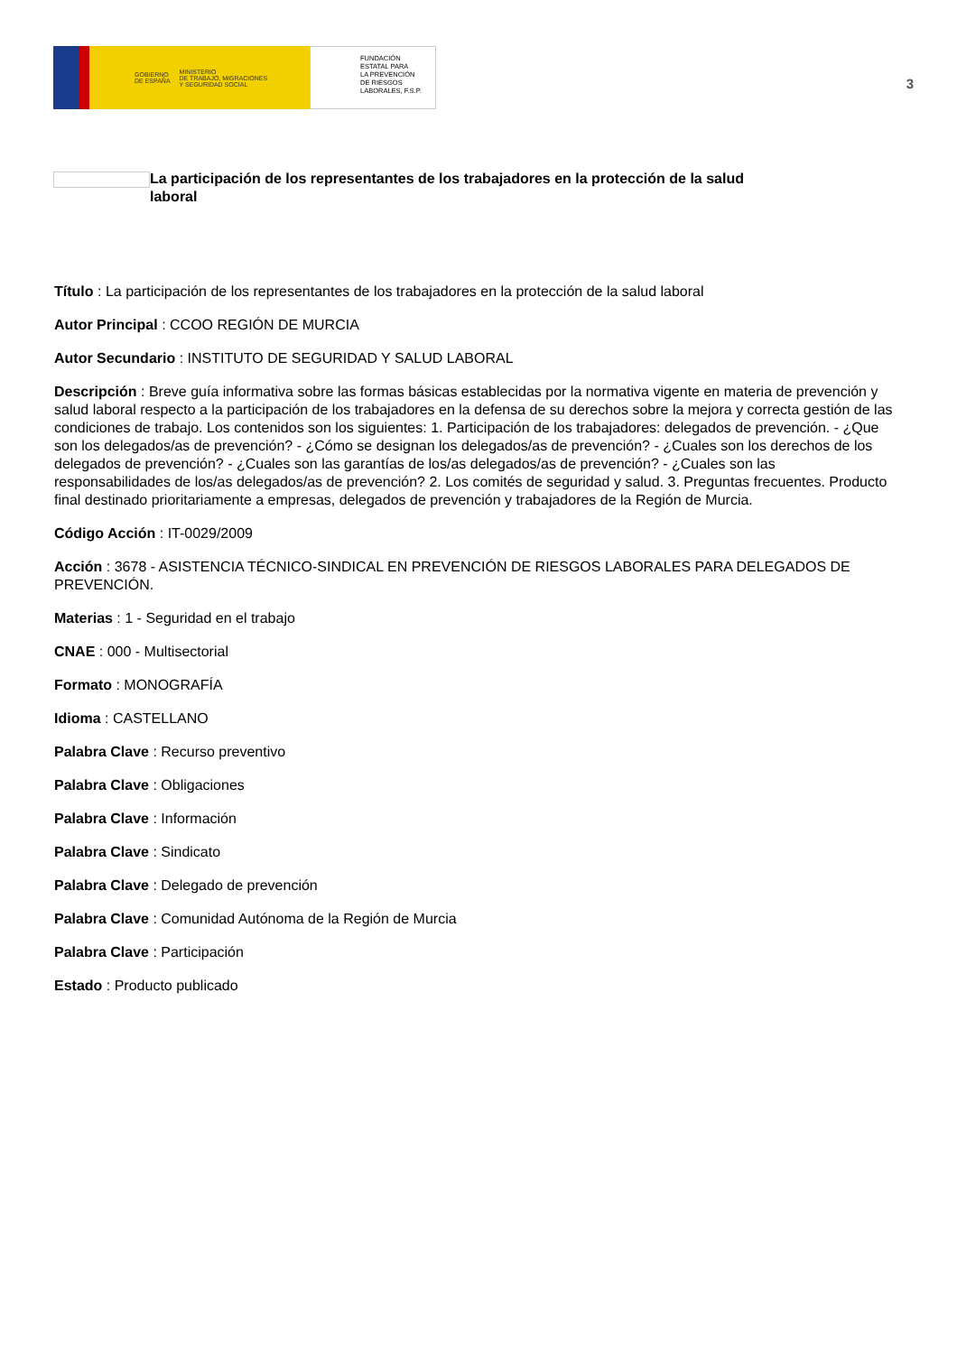GOBIERNO
DE ESPAÑA MINISTERIO
DE TRABAJO, MIGRACIONES
Y SEGURIDAD SOCIAL
FUNDACIÓN
ESTATAL PARA
LA PREVENCIÓN
DE RIESGOS
LABORALES, F.S.P.
3
La participación de los representantes de los trabajadores en la protección de la salud laboral
Título : La participación de los representantes de los trabajadores en la protección de la salud laboral
Autor Principal : CCOO REGIÓN DE MURCIA
Autor Secundario : INSTITUTO DE SEGURIDAD Y SALUD LABORAL
Descripción : Breve guía informativa sobre las formas básicas establecidas por la normativa vigente en materia de prevención y salud laboral respecto a la participación de los trabajadores en la defensa de su derechos sobre la mejora y correcta gestión de las condiciones de trabajo. Los contenidos son los siguientes: 1. Participación de los trabajadores: delegados de prevención. - ¿Que son los delegados/as de prevención? - ¿Cómo se designan los delegados/as de prevención? - ¿Cuales son los derechos de los delegados de prevención? - ¿Cuales son las garantías de los/as delegados/as de prevención? - ¿Cuales son las responsabilidades de los/as delegados/as de prevención? 2. Los comités de seguridad y salud. 3. Preguntas frecuentes. Producto final destinado prioritariamente a empresas, delegados de prevención y trabajadores de la Región de Murcia.
Código Acción : IT-0029/2009
Acción : 3678 - ASISTENCIA TÉCNICO-SINDICAL EN PREVENCIÓN DE RIESGOS LABORALES PARA DELEGADOS DE PREVENCIÓN.
Materias : 1 - Seguridad en el trabajo
CNAE : 000 - Multisectorial
Formato : MONOGRAFÍA
Idioma : CASTELLANO
Palabra Clave : Recurso preventivo
Palabra Clave : Obligaciones
Palabra Clave : Información
Palabra Clave : Sindicato
Palabra Clave : Delegado de prevención
Palabra Clave : Comunidad Autónoma de la Región de Murcia
Palabra Clave : Participación
Estado : Producto publicado